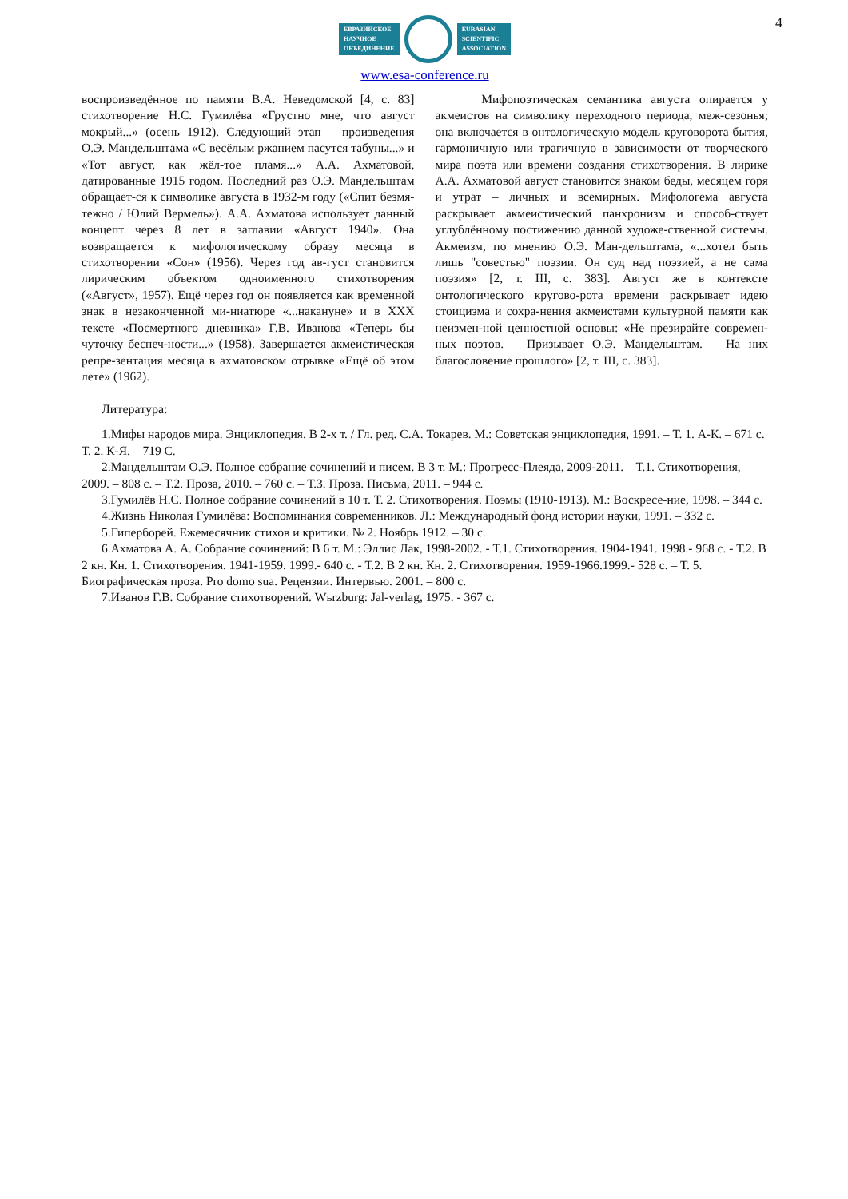4
ЕВРАЗИЙСКОЕ
НАУЧНОЕ
ОБЪЕДИНЕНИЕ
EURASIAN
SCIENTIFIC
ASSOCIATION
www.esa-conference.ru
воспроизведённое по памяти В.А. Неведомской [4, с. 83] стихотворение Н.С. Гумилёва «Грустно мне, что август мокрый...» (осень 1912). Следующий этап – произведения О.Э. Мандельштама «С весёлым ржанием пасутся табуны...» и «Тот август, как жёл-тое пламя...» А.А. Ахматовой, датированные 1915 годом. Последний раз О.Э. Мандельштам обращает-ся к символике августа в 1932-м году («Спит безмя-тежно / Юлий Вермель»). А.А. Ахматова использует данный концепт через 8 лет в заглавии «Август 1940». Она возвращается к мифологическому образу месяца в стихотворении «Сон» (1956). Через год ав-густ становится лирическим объектом одноименного стихотворения («Август», 1957). Ещё через год он появляется как временной знак в незаконченной ми-ниатюре «...накануне» и в XXX тексте «Посмертного дневника» Г.В. Иванова «Теперь бы чуточку беспеч-ности...» (1958). Завершается акмеистическая репре-зентация месяца в ахматовском отрывке «Ещё об этом лете» (1962).
Мифопоэтическая семантика августа опирается у акмеистов на символику переходного периода, меж-сезонья; она включается в онтологическую модель круговорота бытия, гармоничную или трагичную в зависимости от творческого мира поэта или времени создания стихотворения. В лирике А.А. Ахматовой август становится знаком беды, месяцем горя и утрат – личных и всемирных. Мифологема августа раскрывает акмеистический панхронизм и способ-ствует углублённому постижению данной художе-ственной системы. Акмеизм, по мнению О.Э. Ман-дельштама, «...хотел быть лишь "совестью" поэзии. Он суд над поэзией, а не сама поэзия» [2, т. III, с. 383]. Август же в контексте онтологического кругово-рота времени раскрывает идею стоицизма и сохра-нения акмеистами культурной памяти как неизмен-ной ценностной основы: «Не презирайте современ-ных поэтов. – Призывает О.Э. Мандельштам. – На них благословение прошлого» [2, т. III, с. 383].
Литература:
1.Мифы народов мира. Энциклопедия. В 2-х т. / Гл. ред. С.А. Токарев. М.: Советская энциклопедия, 1991. – Т. 1. А-К. – 671 с. Т. 2. К-Я. – 719 С.
2.Мандельштам О.Э. Полное собрание сочинений и писем. В 3 т. М.: Прогресс-Плеяда, 2009-2011. – Т.1. Стихотворения, 2009. – 808 с. – Т.2. Проза, 2010. – 760 с. – Т.3. Проза. Письма, 2011. – 944 с.
3.Гумилёв Н.С. Полное собрание сочинений в 10 т. Т. 2. Стихотворения. Поэмы (1910-1913). М.: Воскресе-ние, 1998. – 344 с.
4.Жизнь Николая Гумилёва: Воспоминания современников. Л.: Международный фонд истории науки, 1991. – 332 с.
5.Гиперборей. Ежемесячник стихов и критики. № 2. Ноябрь 1912. – 30 с.
6.Ахматова А. А. Собрание сочинений: В 6 т. М.: Эллис Лак, 1998-2002. - Т.1. Стихотворения. 1904-1941. 1998.- 968 с. - Т.2. В 2 кн. Кн. 1. Стихотворения. 1941-1959. 1999.- 640 с. - Т.2. В 2 кн. Кн. 2. Стихотворения. 1959-1966.1999.- 528 с. – Т. 5. Биографическая проза. Pro domo sua. Рецензии. Интервью. 2001. – 800 с.
7.Иванов Г.В. Собрание стихотворений. Wьrzburg: Jal-verlag, 1975. - 367 с.